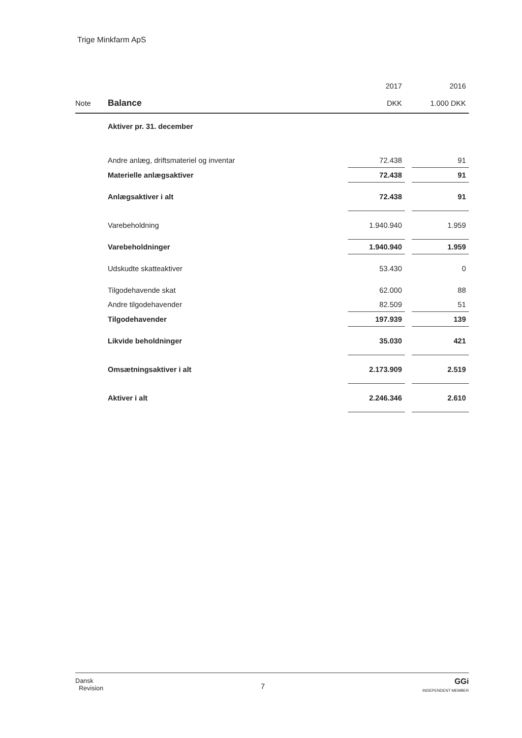Trige Minkfarm ApS
| | | 2017 | | 2016 |
| Note | Balance | DKK | | 1.000 DKK |
| | Aktiver pr. 31. december | | | |
| | Andre anlæg, driftsmateriel og inventar | 72.438 | | 91 |
| | Materielle anlægsaktiver | 72.438 | | 91 |
| | Anlægsaktiver i alt | 72.438 | | 91 |
| | Varebeholdning | 1.940.940 | | 1.959 |
| | Varebeholdninger | 1.940.940 | | 1.959 |
| | Udskudte skatteaktiver | 53.430 | | 0 |
| | Tilgodehavende skat | 62.000 | | 88 |
| | Andre tilgodehavender | 82.509 | | 51 |
| | Tilgodehavender | 197.939 | | 139 |
| | Likvide beholdninger | 35.030 | | 421 |
| | Omsætningsaktiver i alt | 2.173.909 | | 2.519 |
| | Aktiver i alt | 2.246.346 | | 2.610 |
Dansk
Revision
7
GGi
INDEPENDENT MEMBER